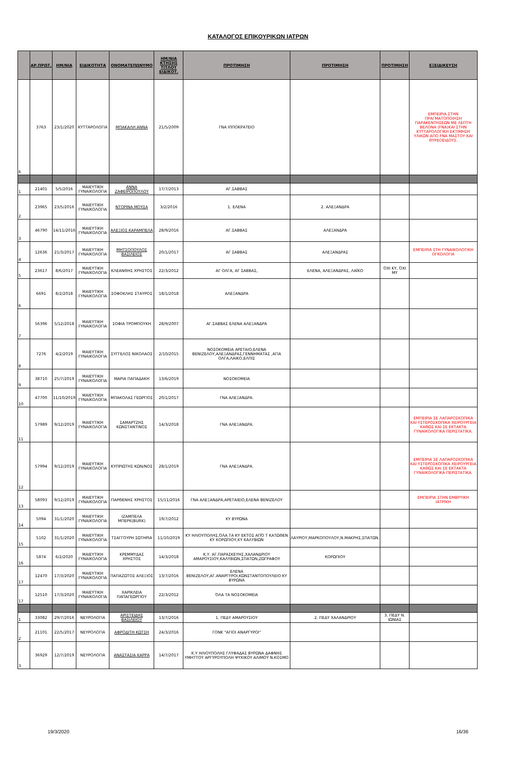ΚΑΤΑΛΟΓΟΣ ΕΠΙΚΟΥΡΙΚΩΝ ΙΑΤΡΩΝ
| | ΑΡ.ΠΡΩΤ. | ΗΜ/ΝΙΑ | ΕΙΔΙΚΟΤΗΤΑ | ΟΝΟΜΑΤΕΠΩΝΥΜΟ | ΗΜ/ΝΙΑ ΚΤΗΣΗΣ ΤΙΤΛΟΥ ΕΙΔΙΚΟΤ. | ΠΡΟΤΙΜΗΣΗ | ΠΡΟΤΙΜΗΣΗ | ΠΡΟΤΙΜΗΣΗ | ΕΞΕΙΔΙΚΕΥΣΗ |
| --- | --- | --- | --- | --- | --- | --- | --- | --- | --- |
| 6 | 3763 | 23/1/2020 | ΚΥΤΤΑΡΟΛΟΓΙΑ | ΜΠΑΚΑΛΗ ΑΝΝΑ | 21/5/2009 | ΓΝΑ ΙΠΠΟΚΡΑΤΕΙΟ | | | ΕΜΠΕΙΡΙΑ ΣΤΗΝ ΠΡΑΓΜΑΤΟΠΟΙΗΣΗ ΠΑΡΑΚΕΝΤΗΣΕΩΝ ΜΕ ΛΕΠΤΗ ΒΕΛΟΝΑ (FNA)ΚΑΙ ΣΤΗΝ ΚΥΤΤΑΡΟΛΟΓΙΚΗ ΕΚΤΙΜΗΣΗ ΥΛΙΚΩΝ ΑΠΟ FNA ΜΑΣΤΟΥ ΚΑΙ ΘΥΡΕΟΕΙΔΟΥΣ. |
| 1 | 21401 | 5/5/2016 | ΜΑΙΕΥΤΙΚΗ ΓΥΝΑΙΚΟΛΟΓΙΑ | ΑΝΝΑ ΖΑΦΕΙΡΟΠΟΥΛΟΥ | 17/7/2013 | ΑΓ.ΣΑΒΒΑΣ | | | |
| 2 | 23965 | 23/5/2016 | ΜΑΙΕΥΤΙΚΗ ΓΥΝΑΙΚΟΛΟΓΙΑ | ΝΤΟΡΙΝΑ ΜΟΥΣΑ | 3/2/2016 | 1. ΕΛΕΝΑ | 2. ΑΛΕΞΑΝΔΡΑ | | |
| 3 | 46790 | 14/11/2016 | ΜΑΙΕΥΤΙΚΗ ΓΥΝΑΙΚΟΛΟΓΙΑ | ΑΛΕΞΙΟΣ ΚΑΡΑΜΠΕΛΑ | 28/9/2016 | ΑΓ.ΣΑΒΒΑΣ | ΑΛΕΞΑΝΔΡΑ | | |
| 4 | 12636 | 21/3/2017 | ΜΑΙΕΥΤΙΚΗ ΓΥΝΑΙΚΟΛΟΓΙΑ | ΜΗΤΣΟΠΟΥΛΟΣ ΒΑΣΙΛΕΙΟΣ | 20/1/2017 | ΑΓ ΣΑΒΒΑΣ | ΑΛΕΞΑΝΔΡΑΣ | | ΕΜΠΕΙΡΙΑ ΣΤΗ ΓΥΝΑΙΚΟΛΟΓΙΚΗ ΟΓΚΟΛΟΓΙΑ |
| 5 | 23617 | 8/6/2017 | ΜΑΙΕΥΤΙΚΗ ΓΥΝΑΙΚΟΛΟΓΙΑ | ΚΛΕΑΝΘΗΣ ΧΡΗΣΤΟΣ | 22/3/2012 | ΑΓ ΟΛΓΑ, ΑΓ ΣΑΒΒΑΣ, | ΕΛΕΝΑ, ΑΛΕΞΑΝΔΡΑΣ, ΛΑΪΚΟ | ΌΧΙ ΚΥ, ΌΧΙ ΜΥ | |
| 6 | 6691 | 8/2/2018 | ΜΑΙΕΥΤΙΚΗ ΓΥΝΑΙΚΟΛΟΓΙΑ | ΣΟΦΟΚΛΗΣ ΣΤΑΥΡΟΣ | 18/1/2018 | ΑΛΕΞΑΝΔΡΑ | | | |
| 7 | 56396 | 5/12/2018 | ΜΑΙΕΥΤΙΚΗ ΓΥΝΑΙΚΟΛΟΓΙΑ | ΣΟΦΙΑ ΤΡΟΜΠΟΥΚΗ | 28/9/2007 | ΑΓ.ΣΑΒΒΑΣ ΕΛΕΝΑ ΑΛΕΞΑΝΔΡΑ | | | |
| 8 | 7276 | 4/2/2019 | ΜΑΙΕΥΤΙΚΗ ΓΥΝΑΙΚΟΛΟΓΙΑ | ΣΥΓΓΕΛΟΣ ΝΙΚΟΛΑΟΣ | 2/10/2015 | ΝΟΣΟΚΟΜΕΙΑ ΑΡΕΤΑΙΟ,ΕΛΕΝΑ ΒΕΝΙΖΕΛΟΥ,ΑΛΕΞΑΝΔΡΑΣ,ΓΕΝΝΗΜΑΤΑΣ ,ΑΓΙΑ ΟΛΓΑ,ΛΑΙΚΟ,ΕΛΠΙΣ | | | |
| 9 | 38710 | 25/7/2019 | ΜΑΙΕΥΤΙΚΗ ΓΥΝΑΙΚΟΛΟΓΙΑ | ΜΑΡΙΑ ΠΑΠΑΔΑΚΗ | 13/6/2019 | ΝΟΣΟΚΟΜΕΙΑ | | | |
| 10 | 47700 | 11/10/2019 | ΜΑΙΕΥΤΙΚΗ ΓΥΝΑΙΚΟΛΟΓΙΑ | ΜΠΑΚΟΛΑΣ ΓΕΩΡΓΙΟΣ | 20/1/2017 | ΓΝΑ ΑΛΕΞΑΝΔΡΑ. | | | |
| 11 | 57989 | 9/12/2019 | ΜΑΙΕΥΤΙΚΗ ΓΥΝΑΙΚΟΛΟΓΙΑ | ΣΑΜΑΡΤΖΗΣ ΚΩΝΣΤΑΝΤΙΝΟΣ | 14/3/2018 | ΓΝΑ ΑΛΕΞΑΝΔΡΑ. | | | ΕΜΠΕΙΡΙΑ ΣΕ ΛΑΠΑΡΟΣΚΟΠΙΚΑ ΚΑΙ ΥΣΤΕΡΟΣΚΟΠΙΚΑ ΧΕΙΡΟΥΡΓΕΙΑ ΚΑΘΩΣ ΚΑΙ ΣΕ ΕΚΤΑΚΤΑ ΓΥΝΑΙΚΟΛΟΓΙΚΑ ΠΕΡΙΣΤΑΤΙΚΑ. |
| 12 | 57994 | 9/12/2019 | ΜΑΙΕΥΤΙΚΗ ΓΥΝΑΙΚΟΛΟΓΙΑ | ΚΥΠΡΙΩΤΗΣ ΚΩΝ/ΝΟΣ | 28/1/2019 | ΓΝΑ ΑΛΕΞΑΝΔΡΑ. | | | ΕΜΠΕΙΡΙΑ ΣΕ ΛΑΠΑΡΟΣΚΟΠΙΚΑ ΚΑΙ ΥΣΤΕΡΟΣΚΟΠΙΚΑ ΧΕΙΡΟΥΡΓΕΙΑ ΚΑΘΩΣ ΚΑΙ ΣΕ ΕΚΤΑΚΤΑ ΓΥΝΑΙΚΟΛΟΓΙΚΑ ΠΕΡΙΣΤΑΤΙΚΑ. |
| 13 | 58093 | 9/12/2019 | ΜΑΙΕΥΤΙΚΗ ΓΥΝΑΙΚΟΛΟΓΙΑ | ΠΑΡΘΕΝΗΣ ΧΡΗΣΤΟΣ | 15/11/2016 | ΓΝΑ ΑΛΕΞΑΝΔΡΑ,ΑΡΕΤΑΙΕΙΟ,ΕΛΕΝΑ ΒΕΝΙΖΕΛΟΥ | | | ΕΜΠΕΙΡΙΑ ΣΤΗΝ ΕΜΒΡΥΙΚΗ ΙΑΤΡΙΚΗ |
| 14 | 5094 | 31/1/2020 | ΜΑΙΕΥΤΙΚΗ ΓΥΝΑΙΚΟΛΟΓΙΑ | ΙΖΑΜΠΕΛΑ ΜΠΕΡΚ(BURK) | 19/7/2012 | ΚΥ ΒΥΡΩΝΑ | | | |
| 15 | 5102 | 31/1/2020 | ΜΑΙΕΥΤΙΚΗ ΓΥΝΑΙΚΟΛΟΓΙΑ | ΤΣΑΓΓΟΥΡΗ ΣΩΤΗΡΙΑ | 11/10/2019 | ΚΥ ΗΛΙΟΥΠΟΛΗΣ,ΌΛΑ ΤΑ ΚΥ ΕΚΤΟΣ ΑΠΌ Τ ΚΑΤΩΘΕΝ ΚΥ ΚΟΡΩΠΙΟΥ,ΚΥ ΚΑΛΥΒΙΩΝ | ΛΑΥΡΙΟΥ,ΜΑΡΚΟΠΟΥΛΟΥ,Ν.ΜΑΚΡΗΣ,ΣΠΑΤΩΝ. | | |
| 16 | 5874 | 6/2/2020 | ΜΑΙΕΥΤΙΚΗ ΓΥΝΑΙΚΟΛΟΓΙΑ | ΚΡΕΜΜΥΔΑΣ ΧΡΗΣΤΟΣ | 14/3/2018 | Κ.Υ. ΑΓ.ΠΑΡΑΣΚΕΥΗΣ,ΧΑΛΑΝΔΡΙΟΥ ΑΜΑΡΟΥΣΙΟΥ,ΚΑΛΥΒΙΩΝ,ΣΠΑΤΩΝ,ΖΩΓΡΑΦΟΥ | ΚΟΡΩΠΙΟΥ | | |
| 17 | 12470 | 17/3/2020 | ΜΑΙΕΥΤΙΚΗ ΓΥΝΑΙΚΟΛΟΓΙΑ | ΠΑΠΑΖΩΤΟΣ ΑΛΕΞΙΟΣ | 13/7/2016 | ΕΛΕΝΑ ΒΕΝΙΖΕΛΟΥ,ΑΓ.ΑΝΑΡΓΥΡΟΙ,ΚΩΝΣΤΑΝΤΟΠΟΥΛΕΙΟ ΚΥ ΒΥΡΩΝΑ | | | |
| 17 | 12510 | 17/3/2020 | ΜΑΙΕΥΤΙΚΗ ΓΥΝΑΙΚΟΛΟΓΙΑ | ΧΑΡΙΚΛΕΙΑ ΠΑΠΑΓΕΩΡΓΙΟΥ | 22/3/2012 | ΌΛΑ ΤΑ ΝΟΣΟΚΟΜΕΙΑ | | | |
| 1 | 33082 | 29/7/2016 | ΝΕΥΡΟΛΟΓΙΑ | ΑΡΙΣΤΕΙΔΗΣ ΒΑΣΙΛΕΙΟΥ | 13/7/2016 | 1. ΠΕΔΥ ΑΜΑΡΟΥΣΙΟΥ | 2. ΠΕΔΥ ΧΑΛΑΝΔΡΙΟΥ | 3. ΠΕΔΥ Ν. ΙΩΝΙΑΣ | |
| 2 | 21101 | 22/5/2017 | ΝΕΥΡΟΛΟΓΙΑ | ΑΦΡΟΔΙΤΗ ΚΩΤΣΗ | 24/3/2016 | ΓΟΝΚ "ΑΓΙΟΙ ΑΝΑΡΓΥΡΟΙ" | | | |
| 3 | 36929 | 12/7/2019 | ΝΕΥΡΟΛΟΓΙΑ | ΑΝΑΣΤΑΣΙΑ ΚΑΡΡΑ | 14/7/2017 | Κ.Υ ΗΛΙΟΥΠΟΛΗΣ ΓΛΥΦΑΔΑΣ ΒΥΡΩΝΑ ΔΑΦΝΗΣ ΥΜΗΤΤΟΥ ΑΡΓΥΡΟΥΠΟΛΗ ΨΥΧΙΚΟΥ ΑΛΙΜΟΥ Ν.ΚΟΣΜΟ | | | |
19/3/2020 16/36